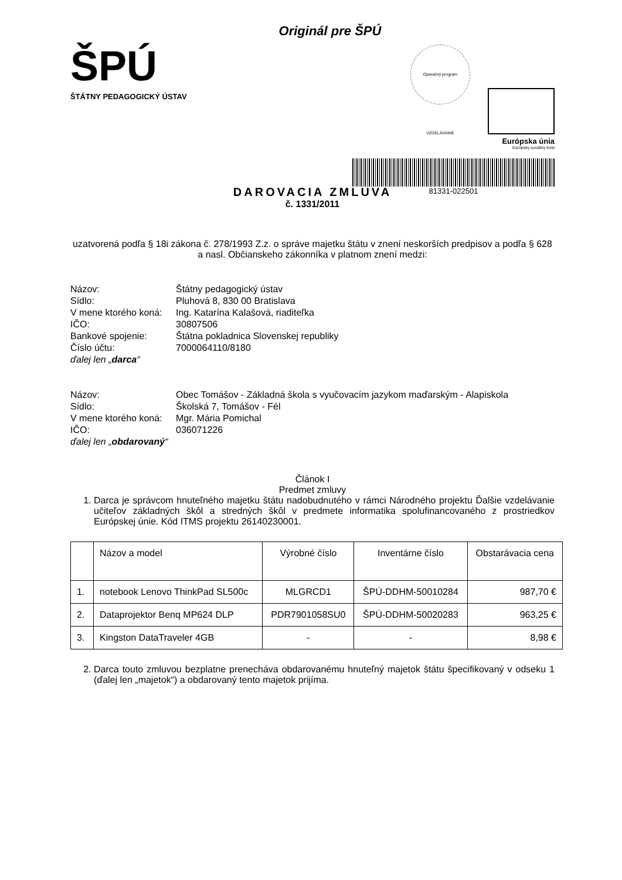Originál pre ŠPÚ
ŠPÚ
ŠTÁTNY PEDAGOGICKÝ ÚSTAV
Operačný program VZDELÁVANIE
Európska únia
Európsky sociálny fond
81331-022501
DAROVACIA ZMLUVA
č. 1331/2011
uzatvorená podľa § 18i zákona č. 278/1993 Z.z. o správe majetku štátu v znení neskorších predpisov a podľa § 628 a nasl. Občianskeho zákonníka v platnom znení medzi:
| Názov: | Štátny pedagogický ústav |
| Sídlo: | Pluhová 8, 830 00 Bratislava |
| V mene ktorého koná: | Ing. Katarína Kalašová, riaditeľka |
| IČO: | 30807506 |
| Bankové spojenie: | Štátna pokladnica Slovenskej republiky |
| Číslo účtu: | 7000064110/8180 |
| ďalej len „ darca “ | |
| Názov: | Obec Tomášov - Základná škola s vyučovacím jazykom maďarským - Alapiskola |
| Sídlo: | Školská 7, Tomášov - Fél |
| V mene ktorého koná: | Mgr. Mária Pomichal |
| IČO: | 036071226 |
| ďalej len „ obdarovaný “ | |
Článok I
Predmet zmluvy
1. Darca je správcom hnuteľného majetku štátu nadobudnutého v rámci Národného projektu Ďalšie vzdelávanie učiteľov základných škôl a stredných škôl v predmete informatika spolufinancovaného z prostriedkov Európskej únie. Kód ITMS projektu 26140230001.
| | Názov a model | Výrobné číslo | Inventárne číslo | Obstarávacia cena |
| --- | --- | --- | --- | --- |
| 1. | notebook Lenovo ThinkPad SL500c | MLGRCD1 | ŠPÚ-DDHM-50010284 | 987,70 € |
| 2. | Dataprojektor Benq MP624 DLP | PDR7901058SU0 | ŠPÚ-DDHM-50020283 | 963,25 € |
| 3. | Kingston DataTraveler 4GB | - | - | 8,98 € |
2. Darca touto zmluvou bezplatne prenecháva obdarovanému hnuteľný majetok štátu špecifikovaný v odseku 1 (ďalej len „majetok“) a obdarovaný tento majetok prijíma.